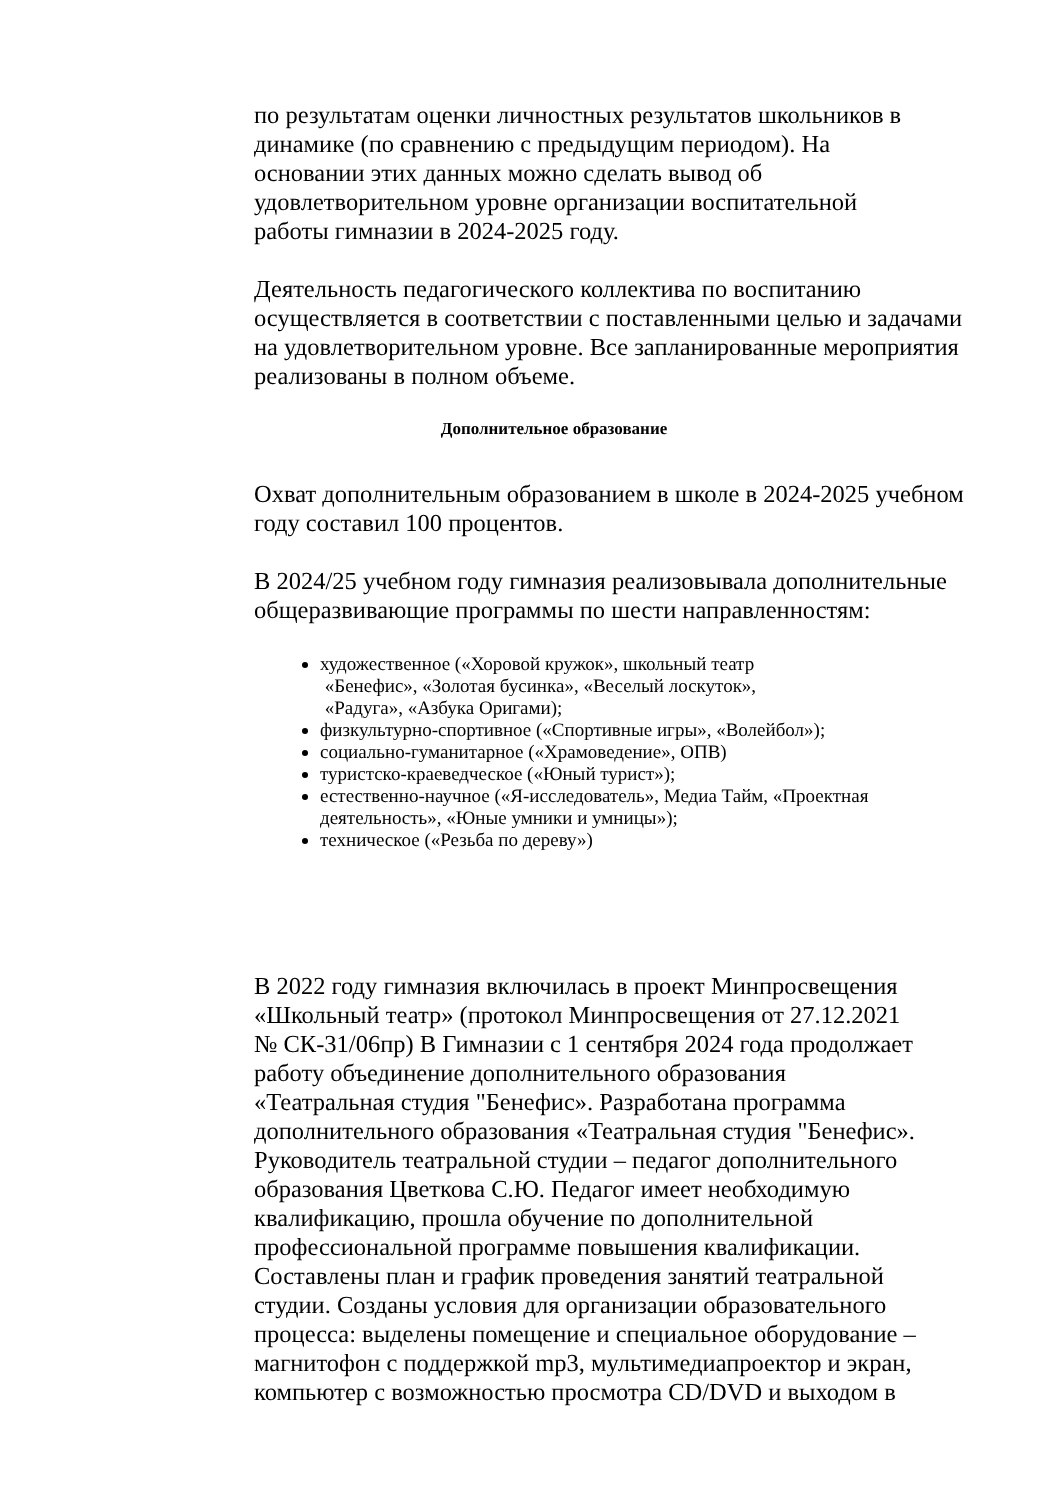по результатам оценки личностных результатов школьников в
динамике (по сравнению с предыдущим периодом). На
основании этих данных можно сделать вывод об
удовлетворительном уровне организации воспитательной
работы гимназии в 2024-2025 году.
Деятельность педагогического коллектива по воспитанию
осуществляется в соответствии с поставленными целью и задачами
на удовлетворительном уровне. Все запланированные мероприятия
реализованы в полном объеме.
Дополнительное образование
Охват дополнительным образованием в школе в 2024-2025 учебном
году составил 100 процентов.
В 2024/25 учебном году гимназия реализовывала дополнительные
общеразвивающие программы по шести направленностям:
художественное («Хоровой кружок», школьный театр
«Бенефис», «Золотая бусинка», «Веселый лоскуток»,
«Радуга», «Азбука Оригами);
физкультурно-спортивное («Спортивные игры», «Волейбол»);
социально-гуманитарное («Храмоведение», ОПВ)
туристско-краеведческое («Юный турист»);
естественно-научное («Я-исследователь», Медиа Тайм, «Проектная деятельность», «Юные умники и умницы»);
техническое («Резьба по дереву»)
В 2022 году гимназия включилась в проект Минпросвещения
«Школьный театр» (протокол Минпросвещения от 27.12.2021
№ СК-31/06пр) В Гимназии с 1 сентября 2024 года продолжает
работу объединение дополнительного образования
«Театральная студия "Бенефис». Разработана программа
дополнительного образования «Театральная студия "Бенефис».
Руководитель театральной студии – педагог дополнительного
образования Цветкова С.Ю. Педагог имеет необходимую
квалификацию, прошла обучение по дополнительной
профессиональной программе повышения квалификации.
Составлены план и график проведения занятий театральной
студии. Созданы условия для организации образовательного
процесса: выделены помещение и специальное оборудование –
магнитофон с поддержкой mp3, мультимедиапроектор и экран,
компьютер с возможностью просмотра CD/DVD и выходом в